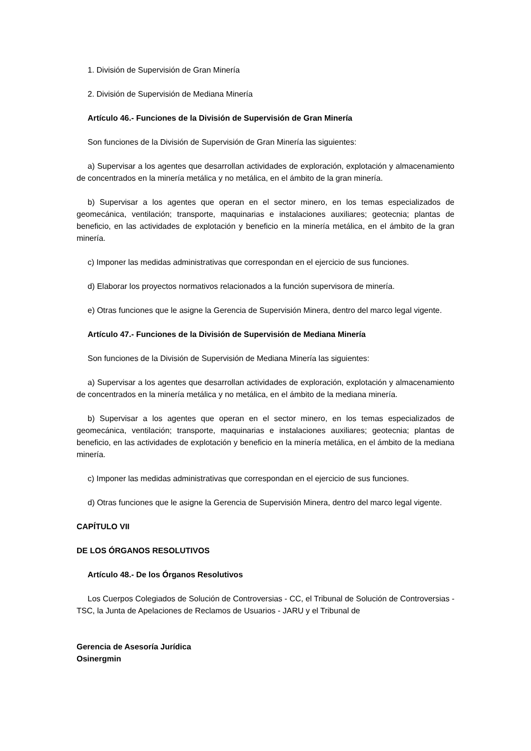1. División de Supervisión de Gran Minería
2. División de Supervisión de Mediana Minería
Artículo 46.- Funciones de la División de Supervisión de Gran Minería
Son funciones de la División de Supervisión de Gran Minería las siguientes:
a) Supervisar a los agentes que desarrollan actividades de exploración, explotación y almacenamiento de concentrados en la minería metálica y no metálica, en el ámbito de la gran minería.
b) Supervisar a los agentes que operan en el sector minero, en los temas especializados de geomecánica, ventilación; transporte, maquinarias e instalaciones auxiliares; geotecnia; plantas de beneficio, en las actividades de explotación y beneficio en la minería metálica, en el ámbito de la gran minería.
c) Imponer las medidas administrativas que correspondan en el ejercicio de sus funciones.
d) Elaborar los proyectos normativos relacionados a la función supervisora de minería.
e) Otras funciones que le asigne la Gerencia de Supervisión Minera, dentro del marco legal vigente.
Artículo 47.- Funciones de la División de Supervisión de Mediana Minería
Son funciones de la División de Supervisión de Mediana Minería las siguientes:
a) Supervisar a los agentes que desarrollan actividades de exploración, explotación y almacenamiento de concentrados en la minería metálica y no metálica, en el ámbito de la mediana minería.
b) Supervisar a los agentes que operan en el sector minero, en los temas especializados de geomecánica, ventilación; transporte, maquinarias e instalaciones auxiliares; geotecnia; plantas de beneficio, en las actividades de explotación y beneficio en la minería metálica, en el ámbito de la mediana minería.
c) Imponer las medidas administrativas que correspondan en el ejercicio de sus funciones.
d) Otras funciones que le asigne la Gerencia de Supervisión Minera, dentro del marco legal vigente.
CAPÍTULO VII
DE LOS ÓRGANOS RESOLUTIVOS
Artículo 48.- De los Órganos Resolutivos
Los Cuerpos Colegiados de Solución de Controversias - CC, el Tribunal de Solución de Controversias - TSC, la Junta de Apelaciones de Reclamos de Usuarios - JARU y el Tribunal de
Gerencia de Asesoría Jurídica
Osinergmin